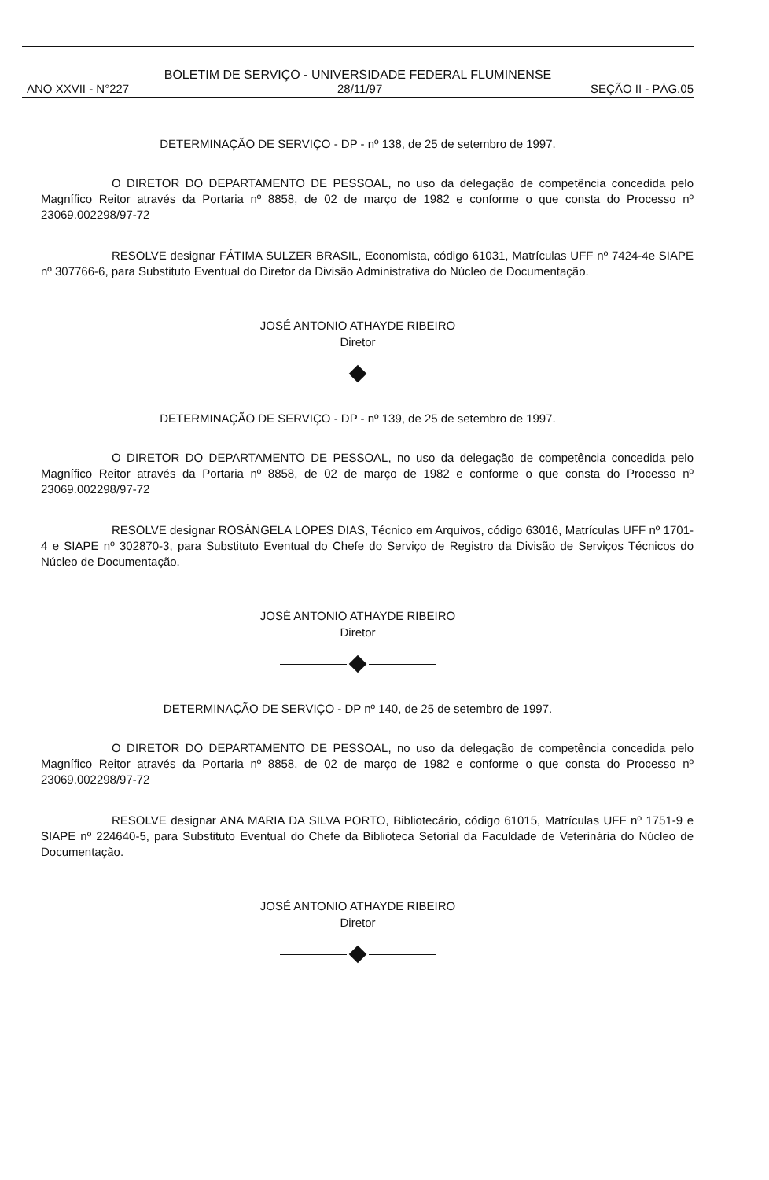BOLETIM DE SERVIÇO - UNIVERSIDADE FEDERAL FLUMINENSE
ANO XXVII - N°227 28/11/97 SEÇÃO II - PÁG.05
DETERMINAÇÃO DE SERVIÇO - DP - nº 138, de 25 de setembro de 1997.
O DIRETOR DO DEPARTAMENTO DE PESSOAL, no uso da delegação de competência concedida pelo Magnífico Reitor através da Portaria nº 8858, de 02 de março de 1982 e conforme o que consta do Processo nº 23069.002298/97-72
RESOLVE designar FÁTIMA SULZER BRASIL, Economista, código 61031, Matrículas UFF nº 7424-4e SIAPE nº 307766-6, para Substituto Eventual do Diretor da Divisão Administrativa do Núcleo de Documentação.
JOSÉ ANTONIO ATHAYDE RIBEIRO
Diretor
DETERMINAÇÃO DE SERVIÇO - DP - nº 139, de 25 de setembro de 1997.
O DIRETOR DO DEPARTAMENTO DE PESSOAL, no uso da delegação de competência concedida pelo Magnífico Reitor através da Portaria nº 8858, de 02 de março de 1982 e conforme o que consta do Processo nº 23069.002298/97-72
RESOLVE designar ROSÂNGELA LOPES DIAS, Técnico em Arquivos, código 63016, Matrículas UFF nº 1701-4 e SIAPE nº 302870-3, para Substituto Eventual do Chefe do Serviço de Registro da Divisão de Serviços Técnicos do Núcleo de Documentação.
JOSÉ ANTONIO ATHAYDE RIBEIRO
Diretor
DETERMINAÇÃO DE SERVIÇO - DP nº 140, de 25 de setembro de 1997.
O DIRETOR DO DEPARTAMENTO DE PESSOAL, no uso da delegação de competência concedida pelo Magnífico Reitor através da Portaria nº 8858, de 02 de março de 1982 e conforme o que consta do Processo nº 23069.002298/97-72
RESOLVE designar ANA MARIA DA SILVA PORTO, Bibliotecário, código 61015, Matrículas UFF nº 1751-9 e SIAPE nº 224640-5, para Substituto Eventual do Chefe da Biblioteca Setorial da Faculdade de Veterinária do Núcleo de Documentação.
JOSÉ ANTONIO ATHAYDE RIBEIRO
Diretor